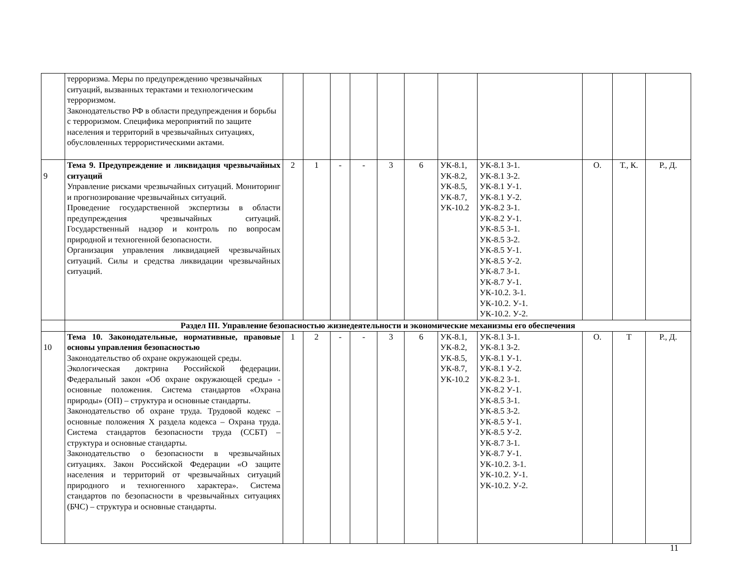| | терроризма. Меры по предупреждению чрезвычайных ситуаций, вызванных терактами и технологическим терроризмом. Законодательство РФ в области предупреждения и борьбы с терроризмом. Специфика мероприятий по защите населения и территорий в чрезвычайных ситуациях, обусловленных террористическими актами. | | | | | | | | | | | |
| 9 | Тема 9. Предупреждение и ликвидация чрезвычайных ситуаций Управление рисками чрезвычайных ситуаций. Мониторинг и прогнозирование чрезвычайных ситуаций. Проведение государственной экспертизы в области предупреждения чрезвычайных ситуаций. Государственный надзор и контроль по вопросам природной и техногенной безопасности. Организация управления ликвидацией чрезвычайных ситуаций. Силы и средства ликвидации чрезвычайных ситуаций. | 2 | 1 | - | - | 3 | 6 | УК-8.1, УК-8.2, УК-8.5, УК-8.7, УК-10.2 | УК-8.1 З-1. УК-8.1 З-2. УК-8.1 У-1. УК-8.1 У-2. УК-8.2 З-1. УК-8.2 У-1. УК-8.5 З-1. УК-8.5 З-2. УК-8.5 У-1. УК-8.5 У-2. УК-8.7 З-1. УК-8.7 У-1. УК-10.2. З-1. УК-10.2. У-1. УК-10.2. У-2. | О. | Т., К. | Р., Д. |
| | Раздел III. Управление безопасностью жизнедеятельности и экономические механизмы его обеспечения | | | | | | | | | | | |
| 10 | Тема 10. Законодательные, нормативные, правовые основы управления безопасностью Законодательство об охране окружающей среды. Экологическая доктрина Российской федерации. Федеральный закон «Об охране окружающей среды» - основные положения. Система стандартов «Охрана природы» (ОП) – структура и основные стандарты. Законодательство об охране труда. Трудовой кодекс – основные положения X раздела кодекса – Охрана труда. Система стандартов безопасности труда (ССБТ) – структура и основные стандарты. Законодательство о безопасности в чрезвычайных ситуациях. Закон Российской Федерации «О защите населения и территорий от чрезвычайных ситуаций природного и техногенного характера». Система стандартов по безопасности в чрезвычайных ситуациях (БЧС) – структура и основные стандарты. | 1 | 2 | - | - | 3 | 6 | УК-8.1, УК-8.2, УК-8.5, УК-8.7, УК-10.2 | УК-8.1 З-1. УК-8.1 З-2. УК-8.1 У-1. УК-8.1 У-2. УК-8.2 З-1. УК-8.2 У-1. УК-8.5 З-1. УК-8.5 З-2. УК-8.5 У-1. УК-8.5 У-2. УК-8.7 З-1. УК-8.7 У-1. УК-10.2. З-1. УК-10.2. У-1. УК-10.2. У-2. | О. | Т | Р., Д. |
11